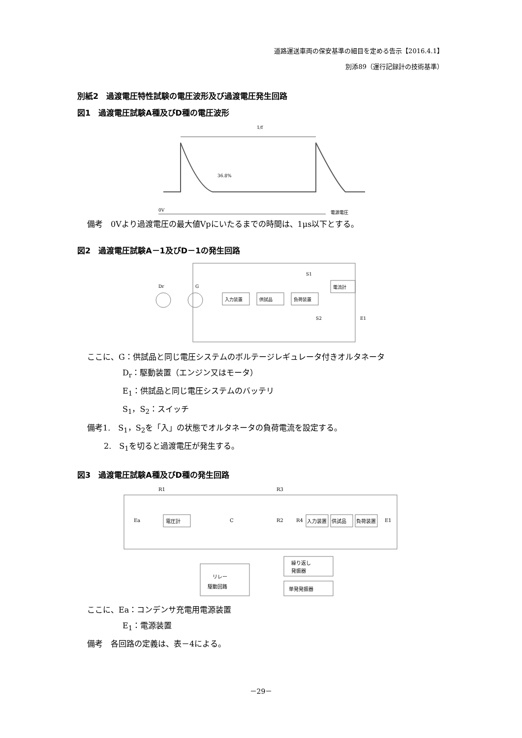道路運送車両の保安基準の細目を定める告示【2016.4.1】
別添89（運行記録計の技術基準）
別紙2　過渡電圧特性試験の電圧波形及び過渡電圧発生回路
図1　過渡電圧試験A種及びD種の電圧波形
1/f
36.8%
電源電圧
0V
備考　0Vより過渡電圧の最大値Vpにいたるまでの時間は、1μs以下とする。
図2　過渡電圧試験A－1及びD－1の発生回路
入力装置
供試品
負荷装置
電流計
Dr
G
S1
S2
E1
ここに、G：供試品と同じ電圧システムのボルテージレギュレータ付きオルタネータ
D<sub>r</sub>：駆動装置（エンジン又はモータ）
E<sub>1</sub>：供試品と同じ電圧システムのバッテリ
S<sub>1</sub>，S<sub>2</sub>：スイッチ
備考1.　S<sub>1</sub>，S<sub>2</sub>を「入」の状態でオルタネータの負荷電流を設定する。
2.　S<sub>1</sub>を切ると過渡電圧が発生する。
図3　過渡電圧試験A種及びD種の発生回路
電圧計
入力装置
供試品
負荷装置
リレー
駆動回路
繰り返し
発振器
単発発振器
R1
R3
Ea
C
R2
R4
E1
ここに、Ea：コンデンサ充電用電源装置
E<sub>1</sub>：電源装置
備考　各回路の定義は、表－4による。
－29－